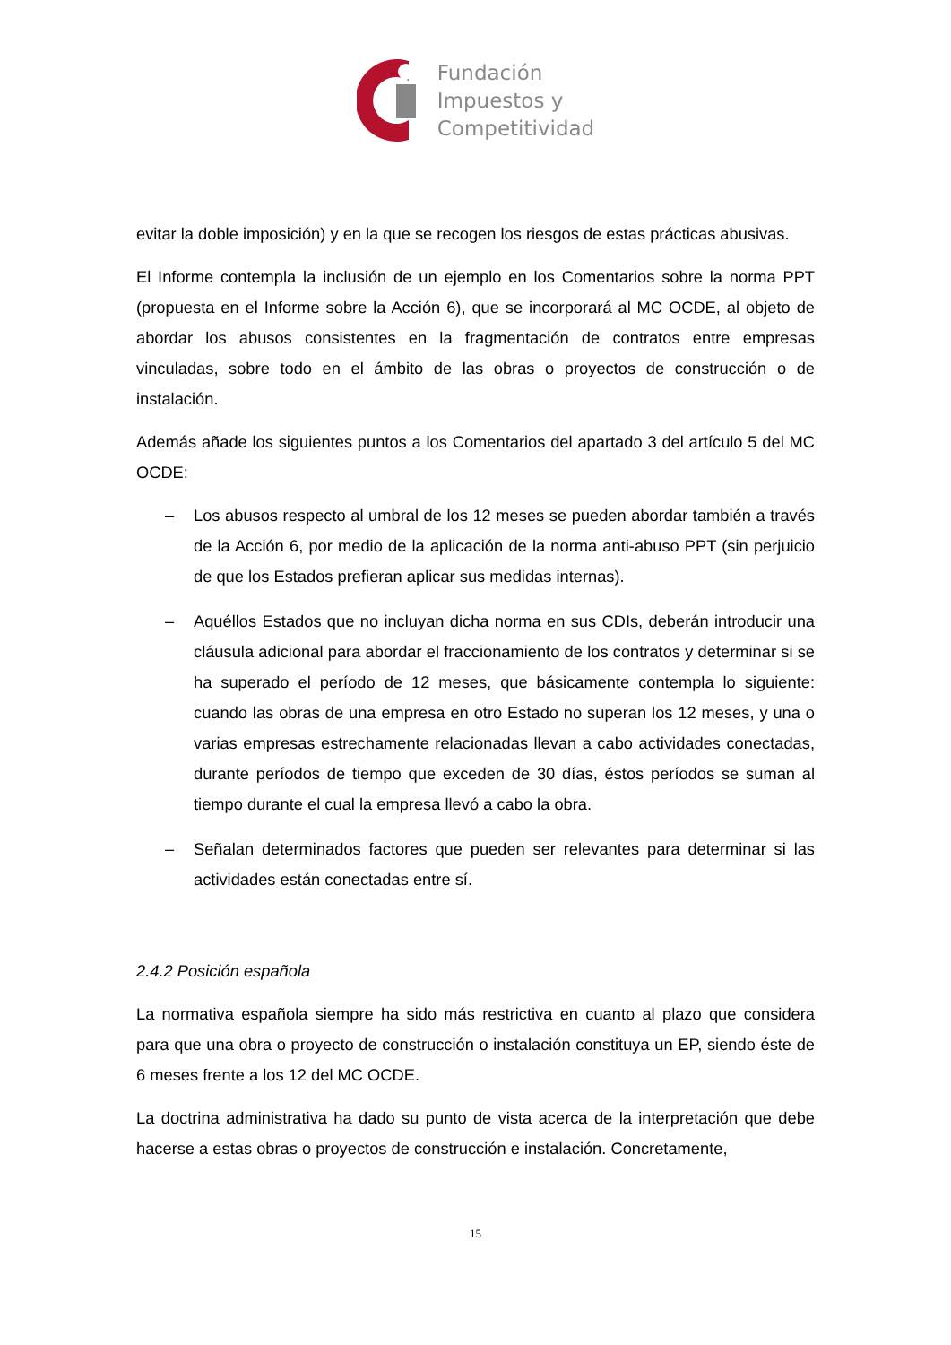Fundación
Impuestos y
Competitividad
evitar la doble imposición) y en la que se recogen los riesgos de estas prácticas abusivas.
El Informe contempla la inclusión de un ejemplo en los Comentarios sobre la norma PPT (propuesta en el Informe sobre la Acción 6), que se incorporará al MC OCDE, al objeto de abordar los abusos consistentes en la fragmentación de contratos entre empresas vinculadas, sobre todo en el ámbito de las obras o proyectos de construcción o de instalación.
Además añade los siguientes puntos a los Comentarios del apartado 3 del artículo 5 del MC OCDE:
– Los abusos respecto al umbral de los 12 meses se pueden abordar también a través de la Acción 6, por medio de la aplicación de la norma anti-abuso PPT (sin perjuicio de que los Estados prefieran aplicar sus medidas internas).
– Aquéllos Estados que no incluyan dicha norma en sus CDIs, deberán introducir una cláusula adicional para abordar el fraccionamiento de los contratos y determinar si se ha superado el período de 12 meses, que básicamente contempla lo siguiente: cuando las obras de una empresa en otro Estado no superan los 12 meses, y una o varias empresas estrechamente relacionadas llevan a cabo actividades conectadas, durante períodos de tiempo que exceden de 30 días, éstos períodos se suman al tiempo durante el cual la empresa llevó a cabo la obra.
– Señalan determinados factores que pueden ser relevantes para determinar si las actividades están conectadas entre sí.
2.4.2 Posición española
La normativa española siempre ha sido más restrictiva en cuanto al plazo que considera para que una obra o proyecto de construcción o instalación constituya un EP, siendo éste de 6 meses frente a los 12 del MC OCDE.
La doctrina administrativa ha dado su punto de vista acerca de la interpretación que debe hacerse a estas obras o proyectos de construcción e instalación. Concretamente,
15